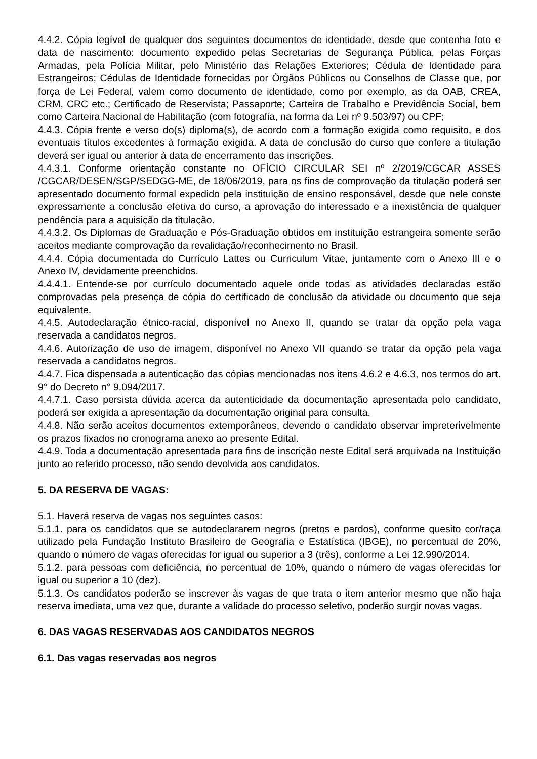4.4.2. Cópia legível de qualquer dos seguintes documentos de identidade, desde que contenha foto e data de nascimento: documento expedido pelas Secretarias de Segurança Pública, pelas Forças Armadas, pela Polícia Militar, pelo Ministério das Relações Exteriores; Cédula de Identidade para Estrangeiros; Cédulas de Identidade fornecidas por Órgãos Públicos ou Conselhos de Classe que, por força de Lei Federal, valem como documento de identidade, como por exemplo, as da OAB, CREA, CRM, CRC etc.; Certificado de Reservista; Passaporte; Carteira de Trabalho e Previdência Social, bem como Carteira Nacional de Habilitação (com fotografia, na forma da Lei nº 9.503/97) ou CPF;
4.4.3. Cópia frente e verso do(s) diploma(s), de acordo com a formação exigida como requisito, e dos eventuais títulos excedentes à formação exigida. A data de conclusão do curso que confere a titulação deverá ser igual ou anterior à data de encerramento das inscrições.
4.4.3.1. Conforme orientação constante no OFÍCIO CIRCULAR SEI nº 2/2019/CGCAR ASSES /CGCAR/DESEN/SGP/SEDGG-ME, de 18/06/2019, para os fins de comprovação da titulação poderá ser apresentado documento formal expedido pela instituição de ensino responsável, desde que nele conste expressamente a conclusão efetiva do curso, a aprovação do interessado e a inexistência de qualquer pendência para a aquisição da titulação.
4.4.3.2. Os Diplomas de Graduação e Pós-Graduação obtidos em instituição estrangeira somente serão aceitos mediante comprovação da revalidação/reconhecimento no Brasil.
4.4.4. Cópia documentada do Currículo Lattes ou Curriculum Vitae, juntamente com o Anexo III e o Anexo IV, devidamente preenchidos.
4.4.4.1. Entende-se por currículo documentado aquele onde todas as atividades declaradas estão comprovadas pela presença de cópia do certificado de conclusão da atividade ou documento que seja equivalente.
4.4.5. Autodeclaração étnico-racial, disponível no Anexo II, quando se tratar da opção pela vaga reservada a candidatos negros.
4.4.6. Autorização de uso de imagem, disponível no Anexo VII quando se tratar da opção pela vaga reservada a candidatos negros.
4.4.7. Fica dispensada a autenticação das cópias mencionadas nos itens 4.6.2 e 4.6.3, nos termos do art. 9° do Decreto n° 9.094/2017.
4.4.7.1. Caso persista dúvida acerca da autenticidade da documentação apresentada pelo candidato, poderá ser exigida a apresentação da documentação original para consulta.
4.4.8. Não serão aceitos documentos extemporâneos, devendo o candidato observar impreterivelmente os prazos fixados no cronograma anexo ao presente Edital.
4.4.9. Toda a documentação apresentada para fins de inscrição neste Edital será arquivada na Instituição junto ao referido processo, não sendo devolvida aos candidatos.
5. DA RESERVA DE VAGAS:
5.1. Haverá reserva de vagas nos seguintes casos:
5.1.1. para os candidatos que se autodeclararem negros (pretos e pardos), conforme quesito cor/raça utilizado pela Fundação Instituto Brasileiro de Geografia e Estatística (IBGE), no percentual de 20%, quando o número de vagas oferecidas for igual ou superior a 3 (três), conforme a Lei 12.990/2014.
5.1.2. para pessoas com deficiência, no percentual de 10%, quando o número de vagas oferecidas for igual ou superior a 10 (dez).
5.1.3. Os candidatos poderão se inscrever às vagas de que trata o item anterior mesmo que não haja reserva imediata, uma vez que, durante a validade do processo seletivo, poderão surgir novas vagas.
6. DAS VAGAS RESERVADAS AOS CANDIDATOS NEGROS
6.1. Das vagas reservadas aos negros